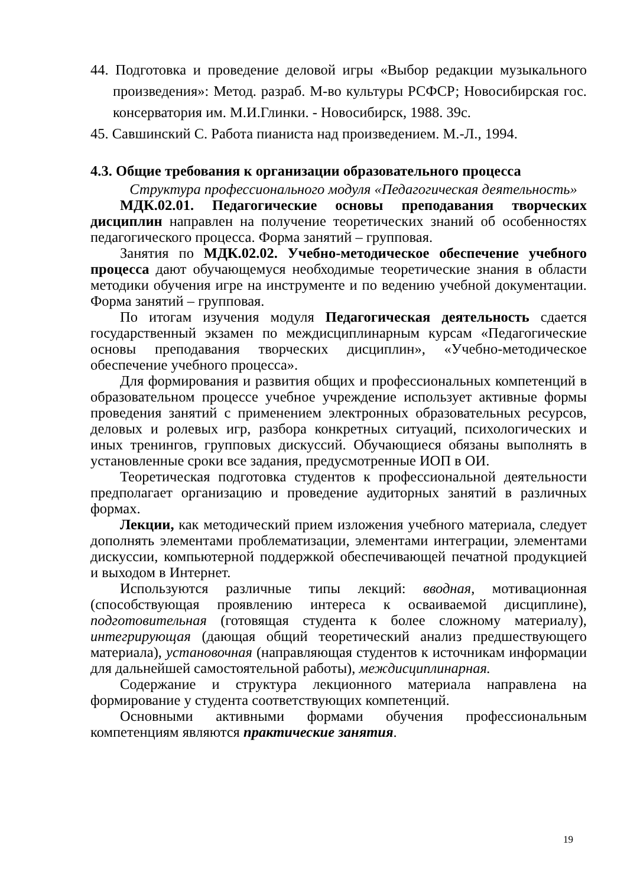44. Подготовка и проведение деловой игры «Выбор редакции музыкального произведения»: Метод. разраб. М-во культуры РСФСР; Новосибирская гос. консерватория им. М.И.Глинки. - Новосибирск, 1988. 39с.
45. Савшинский С. Работа пианиста над произведением. М.-Л., 1994.
4.3. Общие требования к организации образовательного процесса
Структура профессионального модуля «Педагогическая деятельность»
МДК.02.01. Педагогические основы преподавания творческих дисциплин направлен на получение теоретических знаний об особенностях педагогического процесса. Форма занятий – групповая.
Занятия по МДК.02.02. Учебно-методическое обеспечение учебного процесса дают обучающемуся необходимые теоретические знания в области методики обучения игре на инструменте и по ведению учебной документации. Форма занятий – групповая.
По итогам изучения модуля Педагогическая деятельность сдается государственный экзамен по междисциплинарным курсам «Педагогические основы преподавания творческих дисциплин», «Учебно-методическое обеспечение учебного процесса».
Для формирования и развития общих и профессиональных компетенций в образовательном процессе учебное учреждение использует активные формы проведения занятий с применением электронных образовательных ресурсов, деловых и ролевых игр, разбора конкретных ситуаций, психологических и иных тренингов, групповых дискуссий. Обучающиеся обязаны выполнять в установленные сроки все задания, предусмотренные ИОП в ОИ.
Теоретическая подготовка студентов к профессиональной деятельности предполагает организацию и проведение аудиторных занятий в различных формах.
Лекции, как методический прием изложения учебного материала, следует дополнять элементами проблематизации, элементами интеграции, элементами дискуссии, компьютерной поддержкой обеспечивающей печатной продукцией и выходом в Интернет.
Используются различные типы лекций: вводная, мотивационная (способствующая проявлению интереса к осваиваемой дисциплине), подготовительная (готовящая студента к более сложному материалу), интегрирующая (дающая общий теоретический анализ предшествующего материала), установочная (направляющая студентов к источникам информации для дальнейшей самостоятельной работы), междисциплинарная.
Содержание и структура лекционного материала направлена на формирование у студента соответствующих компетенций.
Основными активными формами обучения профессиональным компетенциям являются практические занятия.
19